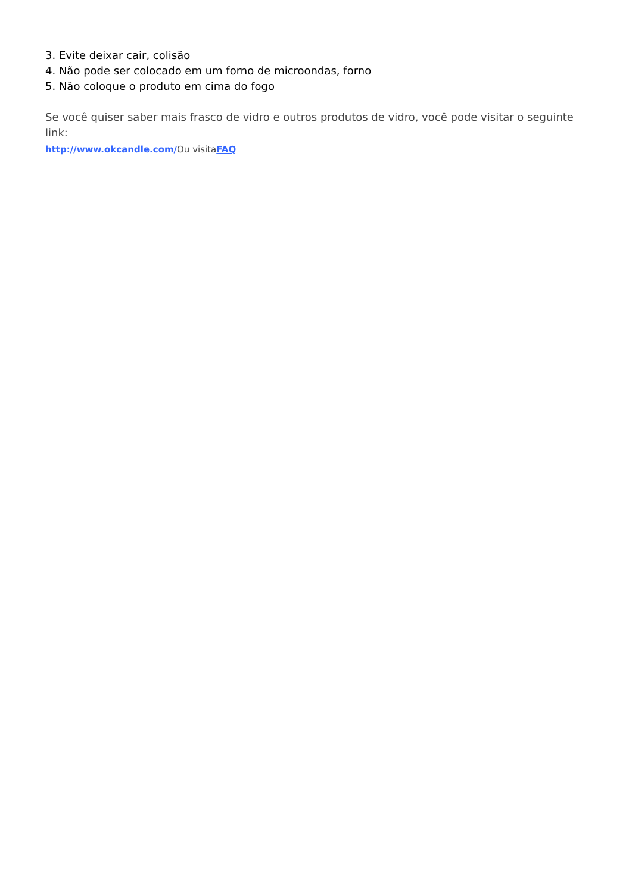3. Evite deixar cair, colisão
4. Não pode ser colocado em um forno de microondas, forno
5. Não coloque o produto em cima do fogo
Se você quiser saber mais frasco de vidro e outros produtos de vidro, você pode visitar o seguinte link:
http://www.okcandle.com/Ou visitaFAQ